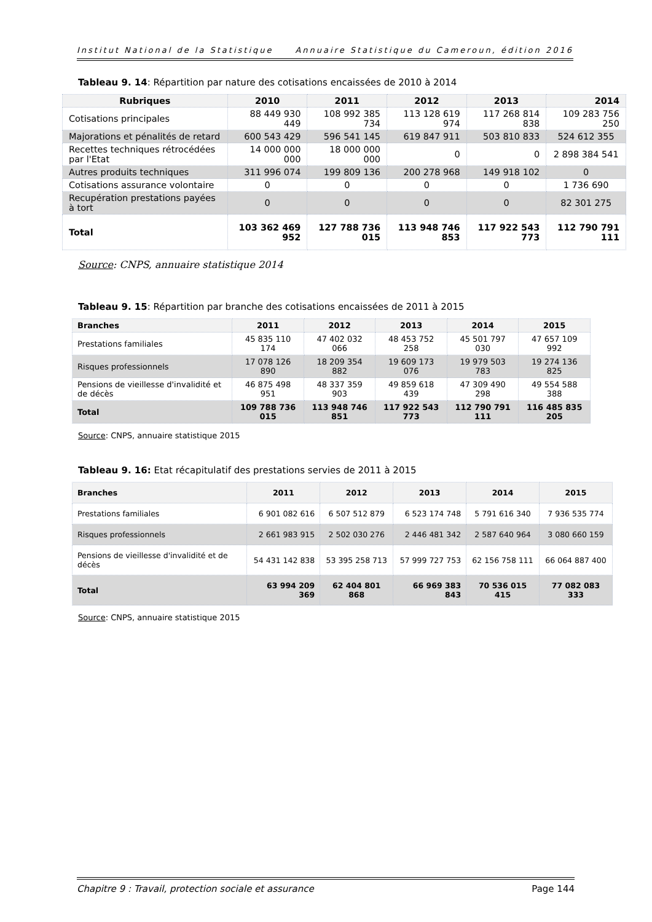Institut National de la Statistique Annuaire Statistique du Cameroun, édition 2016
Tableau 9. 14: Répartition par nature des cotisations encaissées de 2010 à 2014
| Rubriques | 2010 | 2011 | 2012 | 2013 | 2014 |
| --- | --- | --- | --- | --- | --- |
| Cotisations principales | 88 449 930 449 | 108 992 385 734 | 113 128 619 974 | 117 268 814 838 | 109 283 756 250 |
| Majorations et pénalités de retard | 600 543 429 | 596 541 145 | 619 847 911 | 503 810 833 | 524 612 355 |
| Recettes techniques rétrocédées par l'Etat | 14 000 000 000 | 18 000 000 000 | 0 | 0 | 2 898 384 541 |
| Autres produits techniques | 311 996 074 | 199 809 136 | 200 278 968 | 149 918 102 | 0 |
| Cotisations assurance volontaire | 0 | 0 | 0 | 0 | 1 736 690 |
| Recupération prestations payées à tort | 0 | 0 | 0 | 0 | 82 301 275 |
| Total | 103 362 469 952 | 127 788 736 015 | 113 948 746 853 | 117 922 543 773 | 112 790 791 111 |
Source: CNPS, annuaire statistique 2014
Tableau 9. 15: Répartition par branche des cotisations encaissées de 2011 à 2015
| Branches | 2011 | 2012 | 2013 | 2014 | 2015 |
| --- | --- | --- | --- | --- | --- |
| Prestations familiales | 45 835 110 174 | 47 402 032 066 | 48 453 752 258 | 45 501 797 030 | 47 657 109 992 |
| Risques professionnels | 17 078 126 890 | 18 209 354 882 | 19 609 173 076 | 19 979 503 783 | 19 274 136 825 |
| Pensions de vieillesse d'invalidité et de décès | 46 875 498 951 | 48 337 359 903 | 49 859 618 439 | 47 309 490 298 | 49 554 588 388 |
| Total | 109 788 736 015 | 113 948 746 851 | 117 922 543 773 | 112 790 791 111 | 116 485 835 205 |
Source: CNPS, annuaire statistique 2015
Tableau 9. 16: Etat récapitulatif des prestations servies de 2011 à 2015
| Branches | 2011 | 2012 | 2013 | 2014 | 2015 |
| --- | --- | --- | --- | --- | --- |
| Prestations familiales | 6 901 082 616 | 6 507 512 879 | 6 523 174 748 | 5 791 616 340 | 7 936 535 774 |
| Risques professionnels | 2 661 983 915 | 2 502 030 276 | 2 446 481 342 | 2 587 640 964 | 3 080 660 159 |
| Pensions de vieillesse d'invalidité et de décès | 54 431 142 838 | 53 395 258 713 | 57 999 727 753 | 62 156 758 111 | 66 064 887 400 |
| Total | 63 994 209 369 | 62 404 801 868 | 66 969 383 843 | 70 536 015 415 | 77 082 083 333 |
Source: CNPS, annuaire statistique 2015
Chapitre 9 : Travail, protection sociale et assurance Page 144